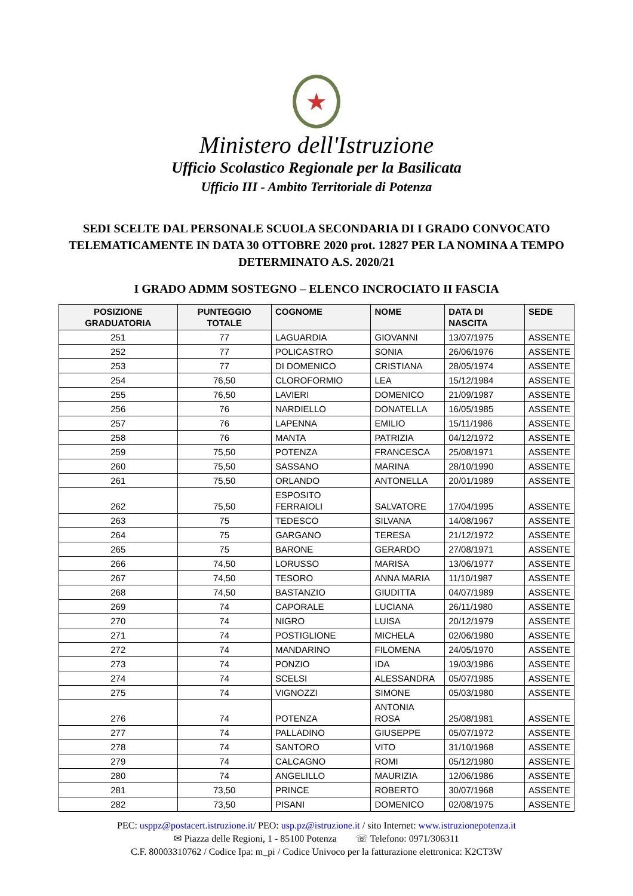★
Ministero dell'Istruzione
Ufficio Scolastico Regionale per la Basilicata
Ufficio III - Ambito Territoriale di Potenza
SEDI SCELTE DAL PERSONALE SCUOLA SECONDARIA DI I GRADO CONVOCATO TELEMATICAMENTE IN DATA 30 OTTOBRE 2020 prot. 12827 PER LA NOMINA A TEMPO DETERMINATO A.S. 2020/21
I GRADO ADMM SOSTEGNO – ELENCO INCROCIATO II FASCIA
| POSIZIONE GRADUATORIA | PUNTEGGIO TOTALE | COGNOME | NOME | DATA DI NASCITA | SEDE |
| --- | --- | --- | --- | --- | --- |
| 251 | 77 | LAGUARDIA | GIOVANNI | 13/07/1975 | ASSENTE |
| 252 | 77 | POLICASTRO | SONIA | 26/06/1976 | ASSENTE |
| 253 | 77 | DI DOMENICO | CRISTIANA | 28/05/1974 | ASSENTE |
| 254 | 76,50 | CLOROFORMIO | LEA | 15/12/1984 | ASSENTE |
| 255 | 76,50 | LAVIERI | DOMENICO | 21/09/1987 | ASSENTE |
| 256 | 76 | NARDIELLO | DONATELLA | 16/05/1985 | ASSENTE |
| 257 | 76 | LAPENNA | EMILIO | 15/11/1986 | ASSENTE |
| 258 | 76 | MANTA | PATRIZIA | 04/12/1972 | ASSENTE |
| 259 | 75,50 | POTENZA | FRANCESCA | 25/08/1971 | ASSENTE |
| 260 | 75,50 | SASSANO | MARINA | 28/10/1990 | ASSENTE |
| 261 | 75,50 | ORLANDO | ANTONELLA | 20/01/1989 | ASSENTE |
| 262 | 75,50 | ESPOSITO FERRAIOLI | SALVATORE | 17/04/1995 | ASSENTE |
| 263 | 75 | TEDESCO | SILVANA | 14/08/1967 | ASSENTE |
| 264 | 75 | GARGANO | TERESA | 21/12/1972 | ASSENTE |
| 265 | 75 | BARONE | GERARDO | 27/08/1971 | ASSENTE |
| 266 | 74,50 | LORUSSO | MARISA | 13/06/1977 | ASSENTE |
| 267 | 74,50 | TESORO | ANNA MARIA | 11/10/1987 | ASSENTE |
| 268 | 74,50 | BASTANZIO | GIUDITTA | 04/07/1989 | ASSENTE |
| 269 | 74 | CAPORALE | LUCIANA | 26/11/1980 | ASSENTE |
| 270 | 74 | NIGRO | LUISA | 20/12/1979 | ASSENTE |
| 271 | 74 | POSTIGLIONE | MICHELA | 02/06/1980 | ASSENTE |
| 272 | 74 | MANDARINO | FILOMENA | 24/05/1970 | ASSENTE |
| 273 | 74 | PONZIO | IDA | 19/03/1986 | ASSENTE |
| 274 | 74 | SCELSI | ALESSANDRA | 05/07/1985 | ASSENTE |
| 275 | 74 | VIGNOZZI | SIMONE | 05/03/1980 | ASSENTE |
| 276 | 74 | POTENZA | ANTONIA ROSA | 25/08/1981 | ASSENTE |
| 277 | 74 | PALLADINO | GIUSEPPE | 05/07/1972 | ASSENTE |
| 278 | 74 | SANTORO | VITO | 31/10/1968 | ASSENTE |
| 279 | 74 | CALCAGNO | ROMI | 05/12/1980 | ASSENTE |
| 280 | 74 | ANGELILLO | MAURIZIA | 12/06/1986 | ASSENTE |
| 281 | 73,50 | PRINCE | ROBERTO | 30/07/1968 | ASSENTE |
| 282 | 73,50 | PISANI | DOMENICO | 02/08/1975 | ASSENTE |
PEC: usppz@postacert.istruzione.it/ PEO: usp.pz@istruzione.it / sito Internet: www.istruzionepotenza.it
✉ Piazza delle Regioni, 1 - 85100 Potenza ☏ Telefono: 0971/306311
C.F. 80003310762 / Codice Ipa: m_pi / Codice Univoco per la fatturazione elettronica: K2CT3W